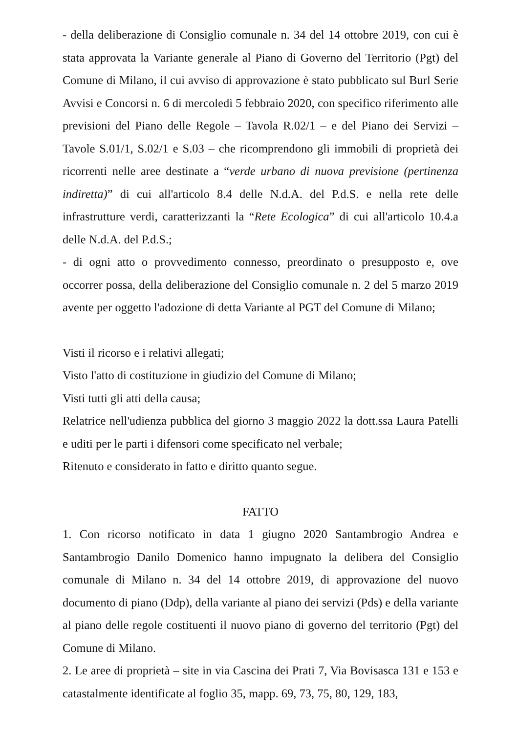- della deliberazione di Consiglio comunale n. 34 del 14 ottobre 2019, con cui è stata approvata la Variante generale al Piano di Governo del Territorio (Pgt) del Comune di Milano, il cui avviso di approvazione è stato pubblicato sul Burl Serie Avvisi e Concorsi n. 6 di mercoledì 5 febbraio 2020, con specifico riferimento alle previsioni del Piano delle Regole – Tavola R.02/1 – e del Piano dei Servizi – Tavole S.01/1, S.02/1 e S.03 – che ricomprendono gli immobili di proprietà dei ricorrenti nelle aree destinate a “verde urbano di nuova previsione (pertinenza indiretta)” di cui all'articolo 8.4 delle N.d.A. del P.d.S. e nella rete delle infrastrutture verdi, caratterizzanti la “Rete Ecologica” di cui all'articolo 10.4.a delle N.d.A. del P.d.S.;
- di ogni atto o provvedimento connesso, preordinato o presupposto e, ove occorrer possa, della deliberazione del Consiglio comunale n. 2 del 5 marzo 2019 avente per oggetto l'adozione di detta Variante al PGT del Comune di Milano;
Visti il ricorso e i relativi allegati;
Visto l'atto di costituzione in giudizio del Comune di Milano;
Visti tutti gli atti della causa;
Relatrice nell'udienza pubblica del giorno 3 maggio 2022 la dott.ssa Laura Patelli e uditi per le parti i difensori come specificato nel verbale;
Ritenuto e considerato in fatto e diritto quanto segue.
FATTO
1. Con ricorso notificato in data 1 giugno 2020 Santambrogio Andrea e Santambrogio Danilo Domenico hanno impugnato la delibera del Consiglio comunale di Milano n. 34 del 14 ottobre 2019, di approvazione del nuovo documento di piano (Ddp), della variante al piano dei servizi (Pds) e della variante al piano delle regole costituenti il nuovo piano di governo del territorio (Pgt) del Comune di Milano.
2. Le aree di proprietà – site in via Cascina dei Prati 7, Via Bovisasca 131 e 153 e catastalmente identificate al foglio 35, mapp. 69, 73, 75, 80, 129, 183,